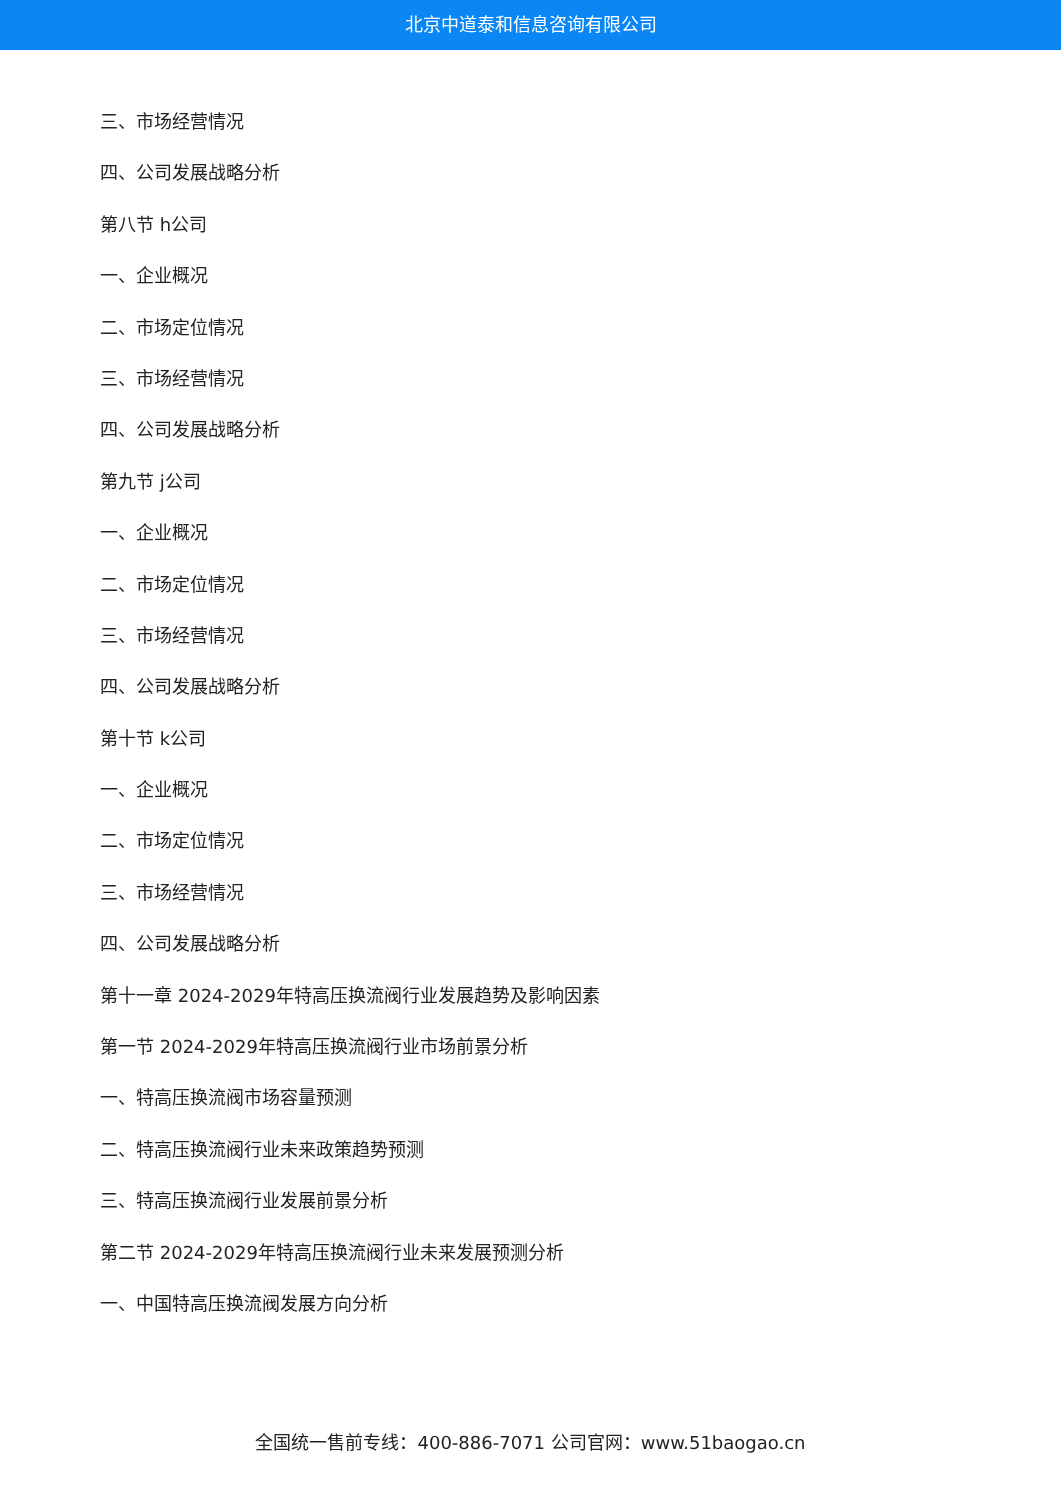北京中道泰和信息咨询有限公司
三、市场经营情况
四、公司发展战略分析
第八节 h公司
一、企业概况
二、市场定位情况
三、市场经营情况
四、公司发展战略分析
第九节 j公司
一、企业概况
二、市场定位情况
三、市场经营情况
四、公司发展战略分析
第十节 k公司
一、企业概况
二、市场定位情况
三、市场经营情况
四、公司发展战略分析
第十一章 2024-2029年特高压换流阀行业发展趋势及影响因素
第一节 2024-2029年特高压换流阀行业市场前景分析
一、特高压换流阀市场容量预测
二、特高压换流阀行业未来政策趋势预测
三、特高压换流阀行业发展前景分析
第二节 2024-2029年特高压换流阀行业未来发展预测分析
一、中国特高压换流阀发展方向分析
全国统一售前专线：400-886-7071 公司官网：www.51baogao.cn